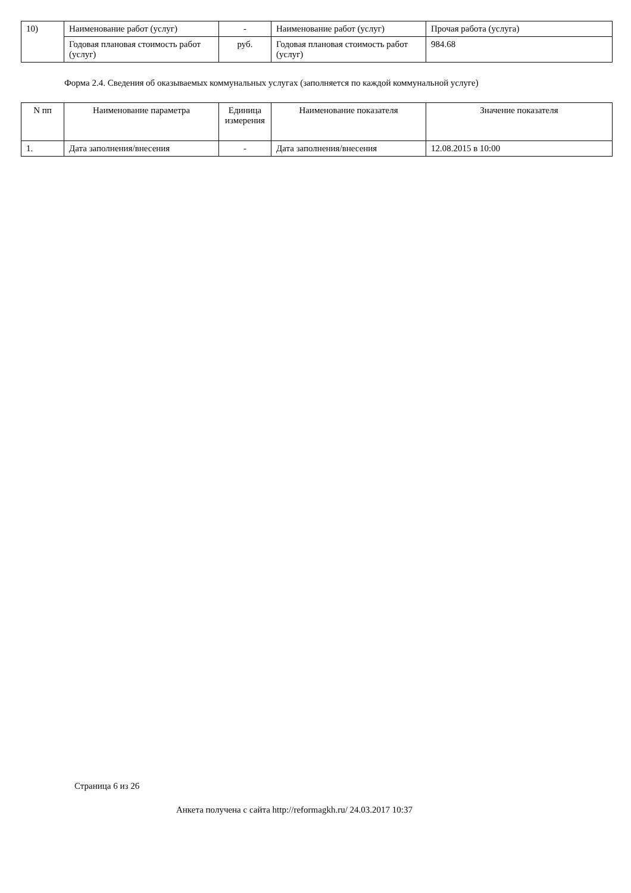| 10) | Наименование работ (услуг) | - | Наименование работ (услуг) | Прочая работа (услуга) |
| | Годовая плановая стоимость работ (услуг) | руб. | Годовая плановая стоимость работ (услуг) | 984.68 |
Форма 2.4. Сведения об оказываемых коммунальных услугах (заполняется по каждой коммунальной услуге)
| N пп | Наименование параметра | Единица измерения | Наименование показателя | Значение показателя |
| 1. | Дата заполнения/внесения | - | Дата заполнения/внесения | 12.08.2015 в 10:00 |
Страница 6 из 26
Анкета получена с сайта http://reformagkh.ru/ 24.03.2017 10:37